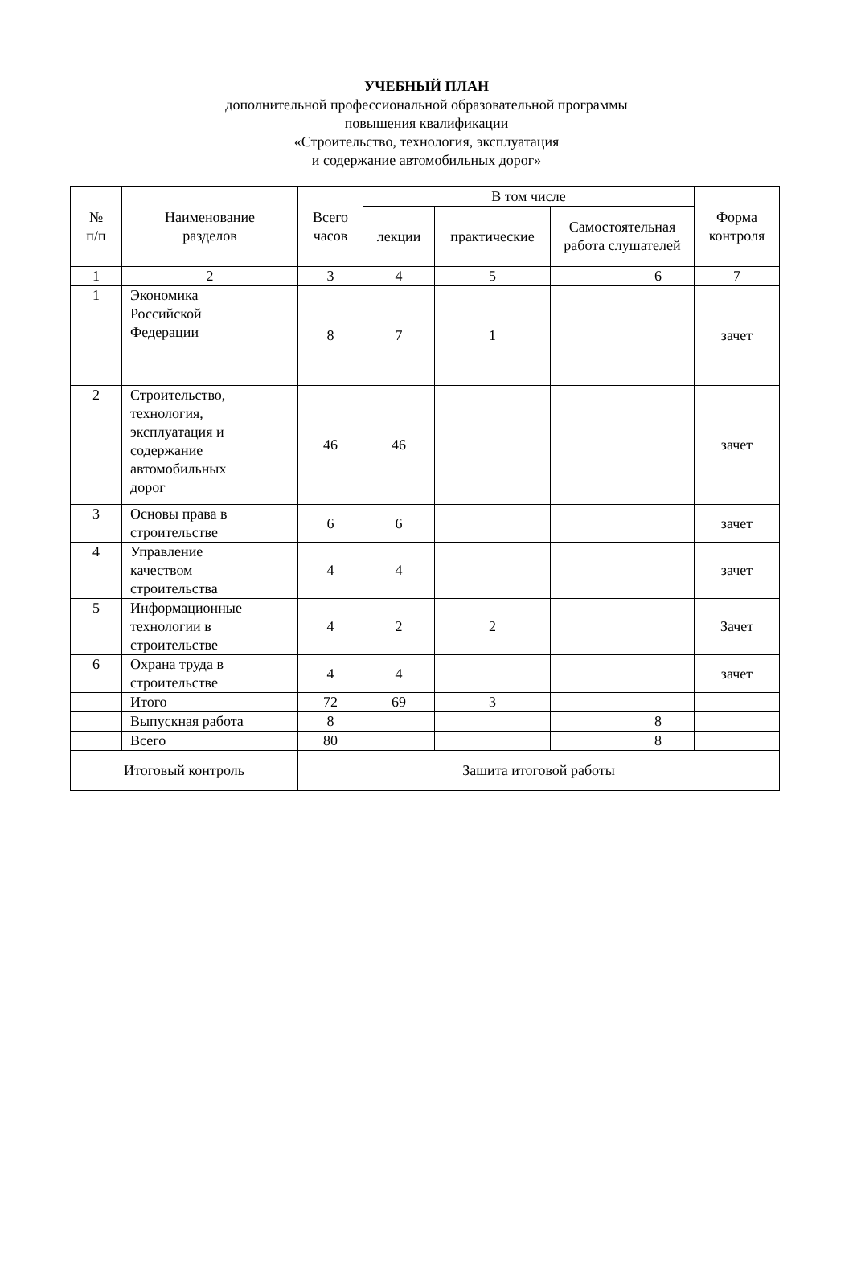УЧЕБНЫЙ ПЛАН
дополнительной профессиональной образовательной программы
повышения квалификации
«Строительство, технология, эксплуатация
и содержание автомобильных дорог»
| № п/п | Наименование разделов | Всего часов | В том числе | | | Форма контроля |
| --- | --- | --- | --- | --- | --- | --- |
| | | | лекции | практические | Самостоятельная работа слушателей | |
| 1 | 2 | 3 | 4 | 5 | 6 | 7 |
| 1 | Экономика Российской Федерации | 8 | 7 | 1 | | зачет |
| 2 | Строительство, технология, эксплуатация и содержание автомобильных дорог | 46 | 46 | | | зачет |
| 3 | Основы права в строительстве | 6 | 6 | | | зачет |
| 4 | Управление качеством строительства | 4 | 4 | | | зачет |
| 5 | Информационные технологии в строительстве | 4 | 2 | 2 | | Зачет |
| 6 | Охрана труда в строительстве | 4 | 4 | | | зачет |
| | Итого | 72 | 69 | 3 | | |
| | Выпускная работа | 8 | | | 8 | |
| | Всего | 80 | | | 8 | |
| Итоговый контроль | | Зашита итоговой работы | | | | |